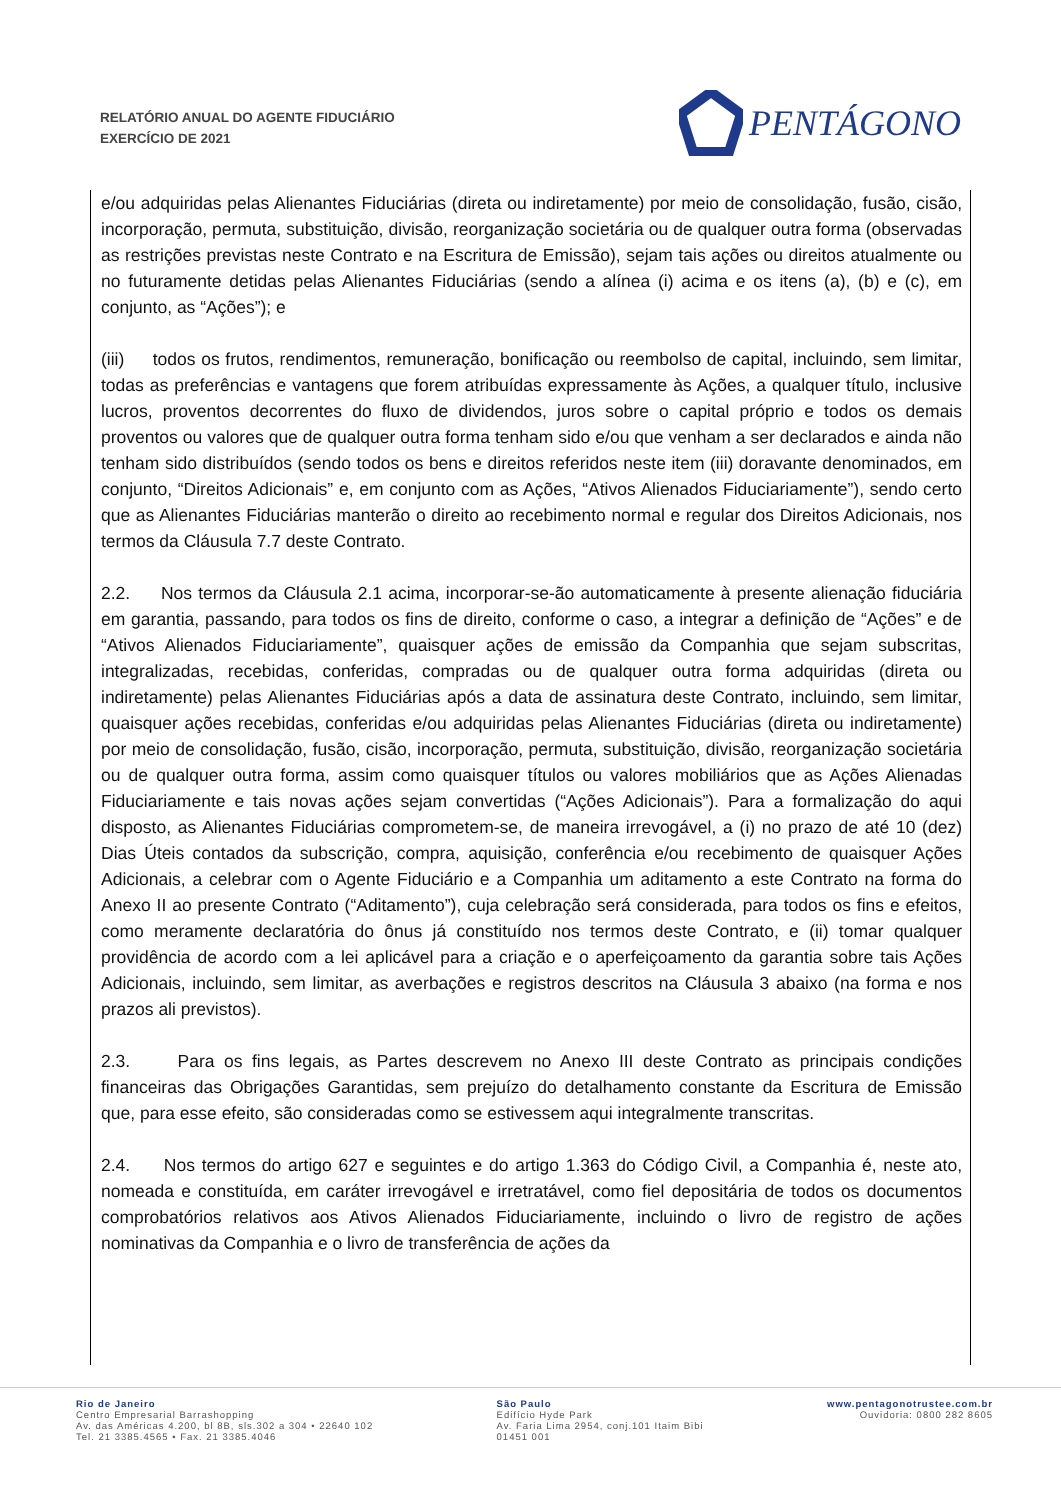RELATÓRIO ANUAL DO AGENTE FIDUCIÁRIO
EXERCÍCIO DE 2021
PENTÁGONO
e/ou adquiridas pelas Alienantes Fiduciárias (direta ou indiretamente) por meio de consolidação, fusão, cisão, incorporação, permuta, substituição, divisão, reorganização societária ou de qualquer outra forma (observadas as restrições previstas neste Contrato e na Escritura de Emissão), sejam tais ações ou direitos atualmente ou no futuramente detidas pelas Alienantes Fiduciárias (sendo a alínea (i) acima e os itens (a), (b) e (c), em conjunto, as “Ações”); e
(iii) todos os frutos, rendimentos, remuneração, bonificação ou reembolso de capital, incluindo, sem limitar, todas as preferências e vantagens que forem atribuídas expressamente às Ações, a qualquer título, inclusive lucros, proventos decorrentes do fluxo de dividendos, juros sobre o capital próprio e todos os demais proventos ou valores que de qualquer outra forma tenham sido e/ou que venham a ser declarados e ainda não tenham sido distribuídos (sendo todos os bens e direitos referidos neste item (iii) doravante denominados, em conjunto, “Direitos Adicionais” e, em conjunto com as Ações, “Ativos Alienados Fiduciariamente”), sendo certo que as Alienantes Fiduciárias manterão o direito ao recebimento normal e regular dos Direitos Adicionais, nos termos da Cláusula 7.7 deste Contrato.
2.2. Nos termos da Cláusula 2.1 acima, incorporar-se-ão automaticamente à presente alienação fiduciária em garantia, passando, para todos os fins de direito, conforme o caso, a integrar a definição de “Ações” e de “Ativos Alienados Fiduciariamente”, quaisquer ações de emissão da Companhia que sejam subscritas, integralizadas, recebidas, conferidas, compradas ou de qualquer outra forma adquiridas (direta ou indiretamente) pelas Alienantes Fiduciárias após a data de assinatura deste Contrato, incluindo, sem limitar, quaisquer ações recebidas, conferidas e/ou adquiridas pelas Alienantes Fiduciárias (direta ou indiretamente) por meio de consolidação, fusão, cisão, incorporação, permuta, substituição, divisão, reorganização societária ou de qualquer outra forma, assim como quaisquer títulos ou valores mobiliários que as Ações Alienadas Fiduciariamente e tais novas ações sejam convertidas (“Ações Adicionais”). Para a formalização do aqui disposto, as Alienantes Fiduciárias comprometem-se, de maneira irrevogável, a (i) no prazo de até 10 (dez) Dias Úteis contados da subscrição, compra, aquisição, conferência e/ou recebimento de quaisquer Ações Adicionais, a celebrar com o Agente Fiduciário e a Companhia um aditamento a este Contrato na forma do Anexo II ao presente Contrato (“Aditamento”), cuja celebração será considerada, para todos os fins e efeitos, como meramente declaratória do ônus já constituído nos termos deste Contrato, e (ii) tomar qualquer providência de acordo com a lei aplicável para a criação e o aperfeiçoamento da garantia sobre tais Ações Adicionais, incluindo, sem limitar, as averbações e registros descritos na Cláusula 3 abaixo (na forma e nos prazos ali previstos).
2.3. Para os fins legais, as Partes descrevem no Anexo III deste Contrato as principais condições financeiras das Obrigações Garantidas, sem prejuízo do detalhamento constante da Escritura de Emissão que, para esse efeito, são consideradas como se estivessem aqui integralmente transcritas.
2.4. Nos termos do artigo 627 e seguintes e do artigo 1.363 do Código Civil, a Companhia é, neste ato, nomeada e constituída, em caráter irrevogável e irretratável, como fiel depositária de todos os documentos comprobatórios relativos aos Ativos Alienados Fiduciariamente, incluindo o livro de registro de ações nominativas da Companhia e o livro de transferência de ações da
Rio de Janeiro
Centro Empresarial Barrashopping
Av. das Américas 4.200, bl 8B, sls.302 a 304 • 22640 102
Tel. 21 3385.4565 • Fax. 21 3385.4046
São Paulo
Edifício Hyde Park
Av. Faria Lima 2954, conj.101 Itaim Bibi
01451 001
www.pentagonotrustee.com.br
Ouvidoria: 0800 282 8605